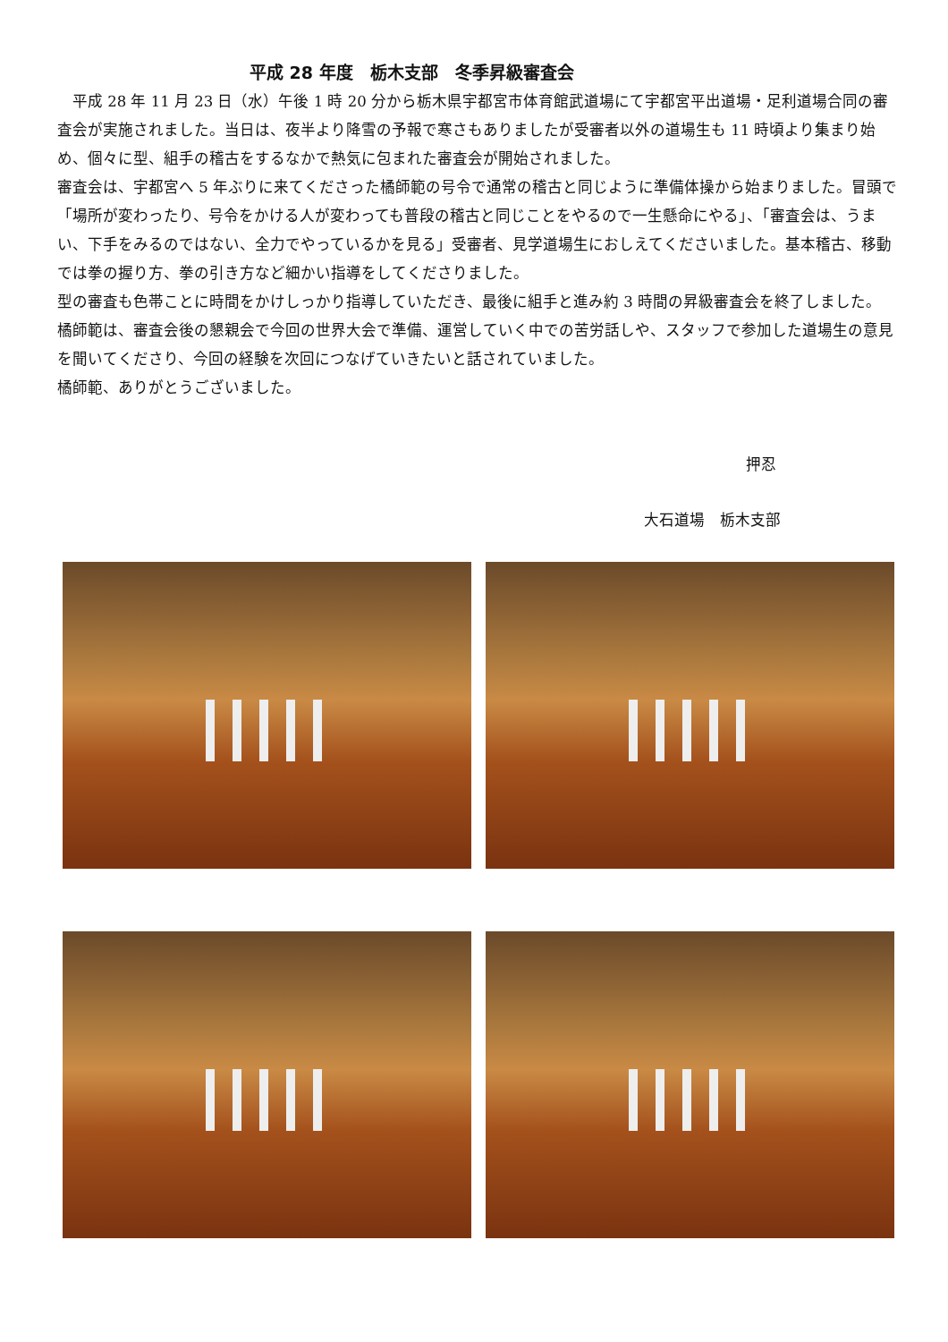平成 28 年度　栃木支部　冬季昇級審査会
　平成 28 年 11 月 23 日（水）午後 1 時 20 分から栃木県宇都宮市体育館武道場にて宇都宮平出道場・足利道場合同の審査会が実施されました。当日は、夜半より降雪の予報で寒さもありましたが受審者以外の道場生も 11 時頃より集まり始め、個々に型、組手の稽古をするなかで熱気に包まれた審査会が開始されました。
審査会は、宇都宮へ 5 年ぶりに来てくださった橘師範の号令で通常の稽古と同じように準備体操から始まりました。冒頭で「場所が変わったり、号令をかける人が変わっても普段の稽古と同じことをやるので一生懸命にやる」、「審査会は、うまい、下手をみるのではない、全力でやっているかを見る」受審者、見学道場生におしえてくださいました。基本稽古、移動では拳の握り方、拳の引き方など細かい指導をしてくださりました。
型の審査も色帯ことに時間をかけしっかり指導していただき、最後に組手と進み約 3 時間の昇級審査会を終了しました。
橘師範は、審査会後の懇親会で今回の世界大会で準備、運営していく中での苦労話しや、スタッフで参加した道場生の意見を聞いてくださり、今回の経験を次回につなげていきたいと話されていました。
橘師範、ありがとうございました。
押忍
大石道場　栃木支部